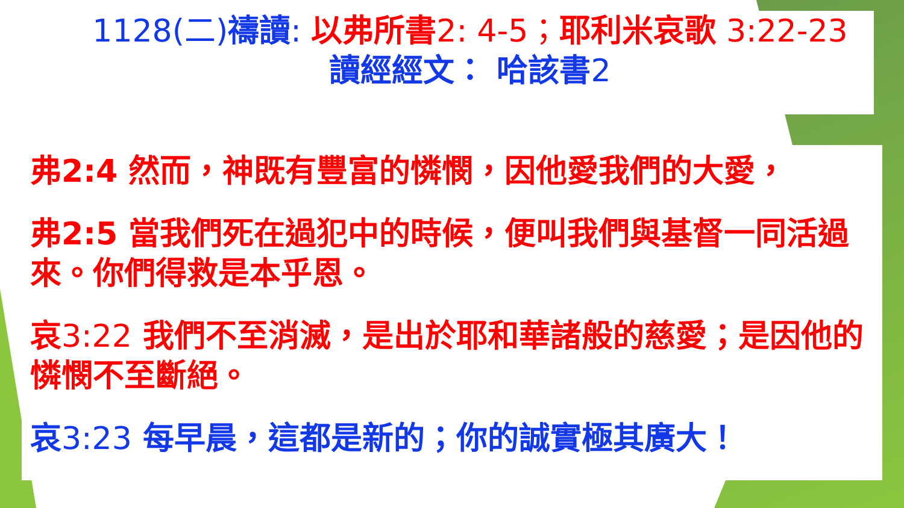1128(二)禱讀: 以弗所書2: 4-5；耶利米哀歌 3:22-23
讀經經文： 哈該書2
弗2:4 然而，神既有豐富的憐憫，因他愛我們的大愛，
弗2:5 當我們死在過犯中的時候，便叫我們與基督一同活過來。你們得救是本乎恩。
哀3:22 我們不至消滅，是出於耶和華諸般的慈愛；是因他的憐憫不至斷絕。
哀3:23 每早晨，這都是新的；你的誠實極其廣大！